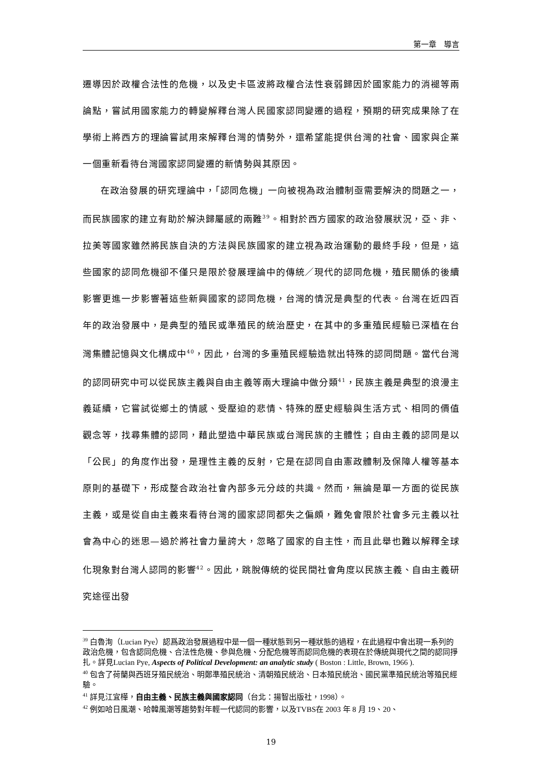第一章　導言
遷導因於政權合法性的危機，以及史卡區波將政權合法性衰弱歸因於國家能力的消褪等兩論點，嘗試用國家能力的轉變解釋台灣人民國家認同變遷的過程，預期的研究成果除了在學術上將西方的理論嘗試用來解釋台灣的情勢外，還希望能提供台灣的社會、國家與企業一個重新看待台灣國家認同變遷的新情勢與其原因。
在政治發展的研究理論中，「認同危機」一向被視為政治體制亟需要解決的問題之一，而民族國家的建立有助於解決歸屬感的兩難<sup>39</sup>。相對於西方國家的政治發展狀況，亞、非、拉美等國家雖然將民族自決的方法與民族國家的建立視為政治運動的最終手段，但是，這些國家的認同危機卻不僅只是限於發展理論中的傳統／現代的認同危機，殖民關係的後續影響更進一步影響著這些新興國家的認同危機，台灣的情況是典型的代表。台灣在近四百年的政治發展中，是典型的殖民或準殖民的統治歷史，在其中的多重殖民經驗已深植在台灣集體記憶與文化構成中<sup>40</sup>，因此，台灣的多重殖民經驗造就出特殊的認同問題。當代台灣的認同研究中可以從民族主義與自由主義等兩大理論中做分類<sup>41</sup>，民族主義是典型的浪漫主義延續，它嘗試從鄉土的情感、受壓迫的悲情、特殊的歷史經驗與生活方式、相同的價值觀念等，找尋集體的認同，藉此塑造中華民族或台灣民族的主體性；自由主義的認同是以「公民」的角度作出發，是理性主義的反射，它是在認同自由憲政體制及保障人權等基本原則的基礎下，形成整合政治社會內部多元分歧的共識。然而，無論是單一方面的從民族主義，或是從自由主義來看待台灣的國家認同都失之偏頗，難免會限於社會多元主義以社會為中心的迷思—過於將社會力量誇大，忽略了國家的自主性，而且此舉也難以解釋全球化現象對台灣人認同的影響<sup>42</sup>。因此，跳脫傳統的從民間社會角度以民族主義、自由主義研究途徑出發
<sup>39</sup> 白魯洵（Lucian Pye）認爲政治發展過程中是一個一種狀態到另一種狀態的過程，在此過程中會出現一系列的政治危機，包含認同危機、合法性危機、參與危機、分配危機等而認同危機的表現在於傳統與現代之間的認同掙扎。詳見Lucian Pye, Aspects of Political Development: an analytic study ( Boston : Little, Brown, 1966 ).
<sup>40</sup> 包含了荷蘭與西班牙殖民統治、明鄭準殖民統治、清朝殖民統治、日本殖民統治、國民黨準殖民統治等殖民經驗。
<sup>41</sup> 詳見江宜樺，自由主義、民族主義與國家認同（台北：揚智出版社，1998）。
<sup>42</sup> 例如哈日風潮、哈韓風潮等趨勢對年輕一代認同的影響，以及TVBS在 2003 年 8 月 19、20、
19